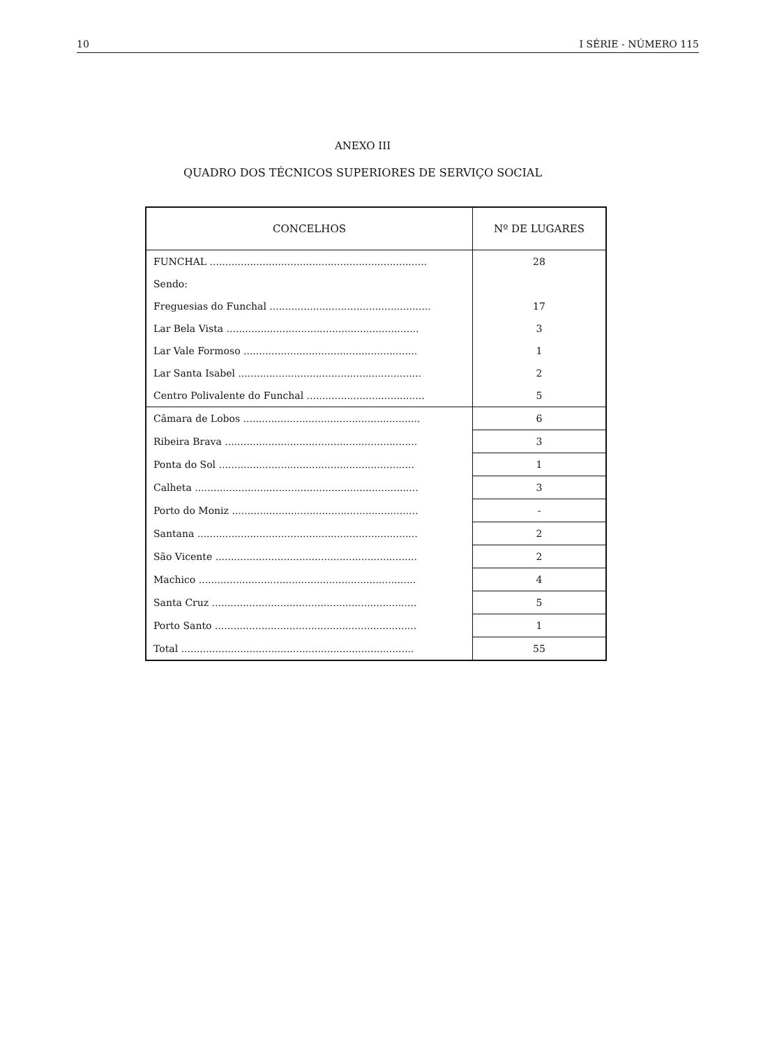10 I SÉRIE - NÚMERO 115
ANEXO III
QUADRO DOS TÉCNICOS SUPERIORES DE SERVIÇO SOCIAL
| CONCELHOS | Nº DE LUGARES |
| --- | --- |
| FUNCHAL ...................................................................... | 28 |
| Sendo: | |
| Freguesias do Funchal .................................................... | 17 |
| Lar Bela Vista .............................................................. | 3 |
| Lar Vale Formoso ........................................................ | 1 |
| Lar Santa Isabel ........................................................... | 2 |
| Centro Polivalente do Funchal ...................................... | 5 |
| Câmara de Lobos ......................................................... | 6 |
| Ribeira Brava .............................................................. | 3 |
| Ponta do Sol ............................................................... | 1 |
| Calheta ........................................................................ | 3 |
| Porto do Moniz ............................................................ | - |
| Santana ....................................................................... | 2 |
| São Vicente ................................................................. | 2 |
| Machico ...................................................................... | 4 |
| Santa Cruz .................................................................. | 5 |
| Porto Santo ................................................................. | 1 |
| Total ........................................................................... | 55 |